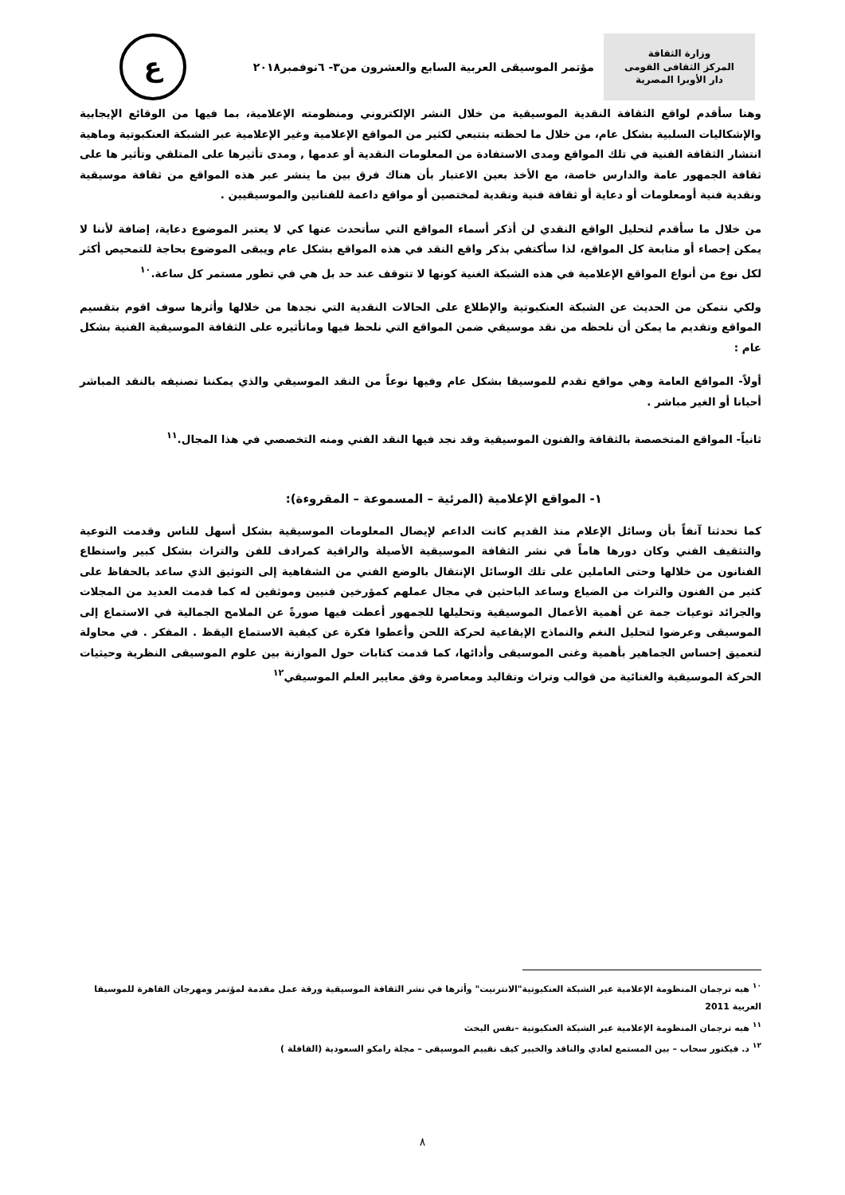وزارة الثقافة
المركز الثقافى القومى
دار الأوبرا المصرية
مؤتمر الموسيقى العربية السابع والعشرون من٣- ٦نوفمبر٢٠١٨
ع
وهنا سأقدم لواقع الثقافة النقدية الموسيقية من خلال النشر الإلكتروني ومنظومته الإعلامية، بما فيها من الوقائع الإيجابية والإشكاليات السلبية بشكل عام، من خلال ما لحظته بتتبعي لكثير من المواقع الإعلامية وغير الإعلامية عبر الشبكة العنكبوتية وماهية انتشار الثقافة الفنية في تلك المواقع ومدى الاستفادة من المعلومات النقدية أو عدمها , ومدى تأثيرها على المتلقي وتأثير ها على ثقافة الجمهور عامة والدارس خاصة، مع الأخذ بعين الاعتبار بأن هناك فرق بين ما ينشر عبر هذه المواقع من ثقافة موسيقية ونقدية فنية أومعلومات أو دعاية أو ثقافة فنية ونقدية لمختصين أو مواقع داعمة للفنانين والموسيقيين .
من خلال ما سأقدم لتحليل الواقع النقدي لن أذكر أسماء المواقع التي سأتحدث عنها كي لا يعتبر الموضوع دعاية، إضافة لأننا لا يمكن إحصاء أو متابعة كل المواقع، لذا سأكتفي بذكر واقع النقد في هذه المواقع بشكل عام ويبقى الموضوع بحاجة للتمحيص أكثر لكل نوع من أنواع المواقع الإعلامية في هذه الشبكة الغنية كونها لا تتوقف عند حد بل هي في تطور مستمر كل ساعة.<sup>١٠</sup>
ولكي نتمكن من الحديث عن الشبكة العنكبوتية والإطلاع على الحالات النقدية التي نجدها من خلالها وأثرها سوف اقوم بتقسيم المواقع وتقديم ما يمكن أن نلحظه من نقد موسيقي ضمن المواقع التي نلحظ فيها وماتأثيره على الثقافة الموسيقية الفنية بشكل عام :
أولاً- المواقع العامة وهي مواقع تقدم للموسيقا بشكل عام وفيها نوعاً من النقد الموسيقي والذي يمكننا تصنيفه بالنقد المباشر أحيانا أو الغير مباشر .
ثانياً- المواقع المتخصصة بالثقافة والفنون الموسيقية وقد نجد فيها النقد الفني ومنه التخصصي في هذا المجال.<sup>١١</sup>
١- المواقع الإعلامية (المرئية – المسموعة – المقروءة):
كما تحدثنا آنفاً بأن وسائل الإعلام منذ القديم كانت الداعم لإيصال المعلومات الموسيقية بشكل أسهل للناس وقدمت التوعية والتثقيف الفني وكان دورها هاماً في نشر الثقافة الموسيقية الأصيلة والراقية كمرادف للفن والتراث بشكل كبير واستطاع الفنانون من خلالها وحتى العاملين على تلك الوسائل الإنتقال بالوضع الفني من الشفاهية إلى التوثيق الذي ساعد بالحفاظ على كثير من الفنون والتراث من الضياع وساعد الباحثين في مجال عملهم كمؤرخين فنيين وموثقين له كما قدمت العديد من المجلات والجرائد توعيات جمة عن أهمية الأعمال الموسيقية وتحليلها للجمهور أعطت فيها صورةً عن الملامح الجمالية في الاستماع إلى الموسيقى وعرضوا لتحليل النغم والنماذج الإيقاعية لحركة اللحن وأعطوا فكرة عن كيفية الاستماع اليقظ . المفكر . في محاولة لتعميق إحساس الجماهير بأهمية وغنى الموسيقى وأدائها، كما قدمت كتابات حول الموازنة بين علوم الموسيقى النظرية وحيثيات الحركة الموسيقية والغنائية من قوالب وتراث وتقاليد ومعاصرة وفق معايير العلم الموسيقي<sup>١٢</sup>
<sup>١٠</sup> هبه ترجمان المنظومة الإعلامية عبر الشبكة العنكبوتية"الانترنيت" وأثرها في نشر الثقافة الموسيقية ورقة عمل مقدمة لمؤتمر ومهرجان القاهرة للموسيقا العربية 2011
<sup>١١</sup> هبه ترجمان المنظومة الإعلامية عبر الشبكة العنكبوتية –نفس البحث
<sup>١٢</sup> د. فيكتور سحاب – بين المستمع لعادي والناقد والخبير كيف نقييم الموسيقى – مجلة رامكو السعودية (القافلة )
٨